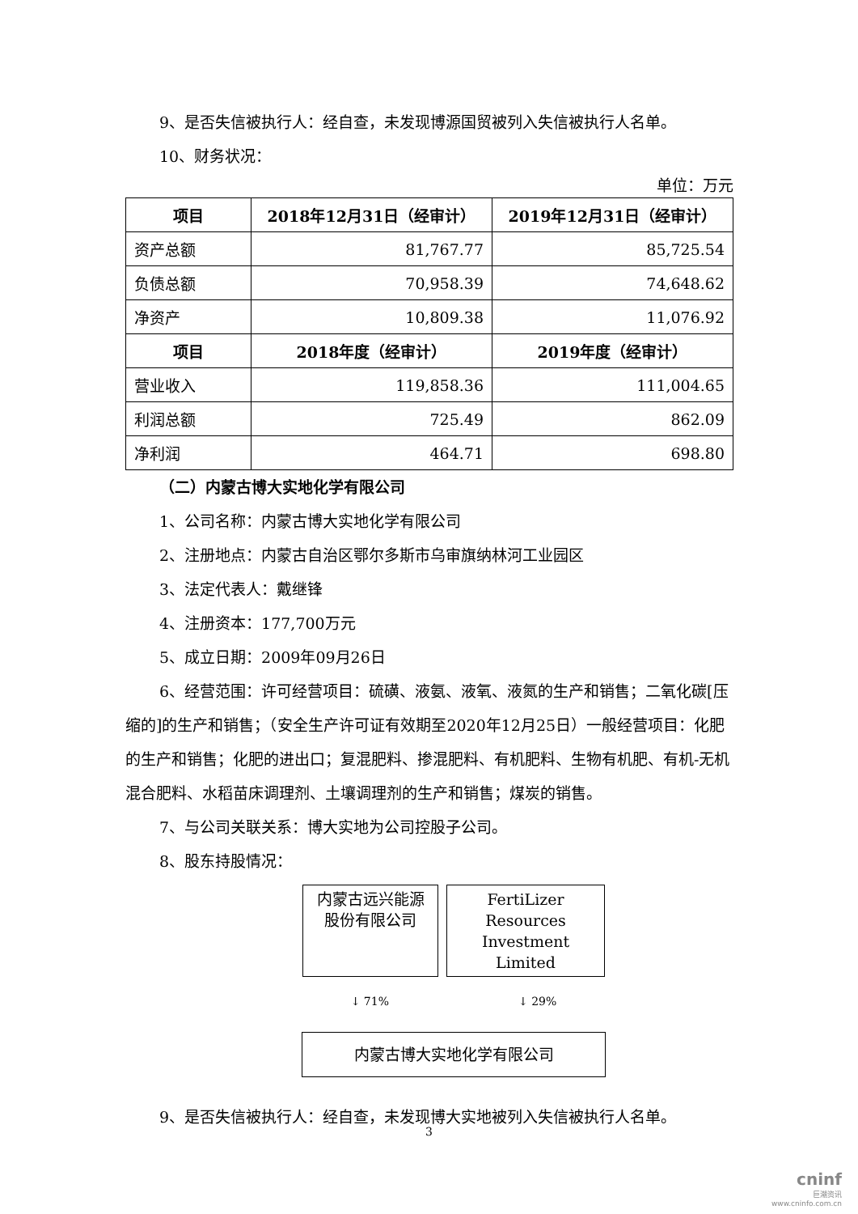9、是否失信被执行人：经自查，未发现博源国贸被列入失信被执行人名单。
10、财务状况：
单位：万元
| 项目 | 2018年12月31日（经审计） | 2019年12月31日（经审计） |
| --- | --- | --- |
| 资产总额 | 81,767.77 | 85,725.54 |
| 负债总额 | 70,958.39 | 74,648.62 |
| 净资产 | 10,809.38 | 11,076.92 |
| 项目 | 2018年度（经审计） | 2019年度（经审计） |
| 营业收入 | 119,858.36 | 111,004.65 |
| 利润总额 | 725.49 | 862.09 |
| 净利润 | 464.71 | 698.80 |
（二）内蒙古博大实地化学有限公司
1、公司名称：内蒙古博大实地化学有限公司
2、注册地点：内蒙古自治区鄂尔多斯市乌审旗纳林河工业园区
3、法定代表人：戴继锋
4、注册资本：177,700万元
5、成立日期：2009年09月26日
6、经营范围：许可经营项目：硫磺、液氨、液氧、液氮的生产和销售；二氧化碳[压缩的]的生产和销售；（安全生产许可证有效期至2020年12月25日）一般经营项目：化肥的生产和销售；化肥的进出口；复混肥料、掺混肥料、有机肥料、生物有机肥、有机-无机混合肥料、水稻苗床调理剂、土壤调理剂的生产和销售；煤炭的销售。
7、与公司关联关系：博大实地为公司控股子公司。
8、股东持股情况：
内蒙古远兴能源股份有限公司
FertiLizer Resources Investment Limited
↓ 71% ↓ 29%
内蒙古博大实地化学有限公司
9、是否失信被执行人：经自查，未发现博大实地被列入失信被执行人名单。
3
cninf
巨潮资讯
www.cninfo.com.cn